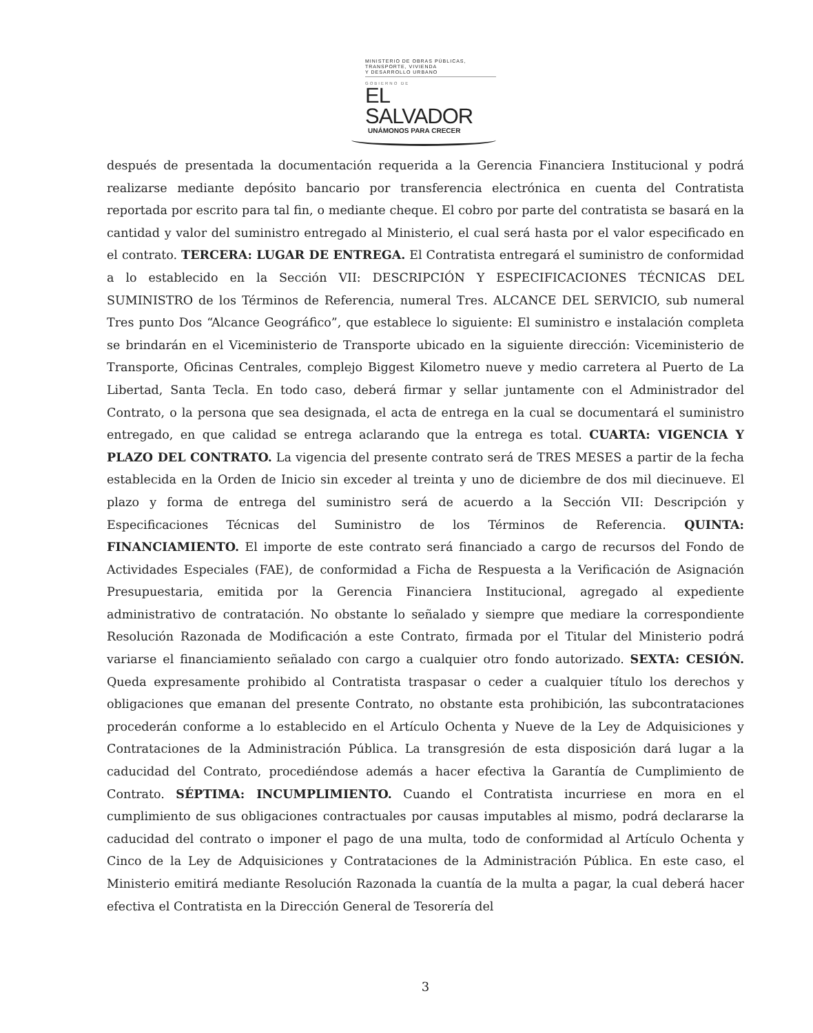MINISTERIO DE OBRAS PÚBLICAS,
TRANSPORTE, VIVIENDA
Y DESARROLLO URBANO
GOBIERNO DE
EL SALVADOR
UNÁMONOS PARA CRECER
después de presentada la documentación requerida a la Gerencia Financiera Institucional y podrá realizarse mediante depósito bancario por transferencia electrónica en cuenta del Contratista reportada por escrito para tal fin, o mediante cheque. El cobro por parte del contratista se basará en la cantidad y valor del suministro entregado al Ministerio, el cual será hasta por el valor especificado en el contrato. TERCERA: LUGAR DE ENTREGA. El Contratista entregará el suministro de conformidad a lo establecido en la Sección VII: DESCRIPCIÓN Y ESPECIFICACIONES TÉCNICAS DEL SUMINISTRO de los Términos de Referencia, numeral Tres. ALCANCE DEL SERVICIO, sub numeral Tres punto Dos “Alcance Geográfico”, que establece lo siguiente: El suministro e instalación completa se brindarán en el Viceministerio de Transporte ubicado en la siguiente dirección: Viceministerio de Transporte, Oficinas Centrales, complejo Biggest Kilometro nueve y medio carretera al Puerto de La Libertad, Santa Tecla. En todo caso, deberá firmar y sellar juntamente con el Administrador del Contrato, o la persona que sea designada, el acta de entrega en la cual se documentará el suministro entregado, en que calidad se entrega aclarando que la entrega es total. CUARTA: VIGENCIA Y PLAZO DEL CONTRATO. La vigencia del presente contrato será de TRES MESES a partir de la fecha establecida en la Orden de Inicio sin exceder al treinta y uno de diciembre de dos mil diecinueve. El plazo y forma de entrega del suministro será de acuerdo a la Sección VII: Descripción y Especificaciones Técnicas del Suministro de los Términos de Referencia. QUINTA: FINANCIAMIENTO. El importe de este contrato será financiado a cargo de recursos del Fondo de Actividades Especiales (FAE), de conformidad a Ficha de Respuesta a la Verificación de Asignación Presupuestaria, emitida por la Gerencia Financiera Institucional, agregado al expediente administrativo de contratación. No obstante lo señalado y siempre que mediare la correspondiente Resolución Razonada de Modificación a este Contrato, firmada por el Titular del Ministerio podrá variarse el financiamiento señalado con cargo a cualquier otro fondo autorizado. SEXTA: CESIÓN. Queda expresamente prohibido al Contratista traspasar o ceder a cualquier título los derechos y obligaciones que emanan del presente Contrato, no obstante esta prohibición, las subcontrataciones procederán conforme a lo establecido en el Artículo Ochenta y Nueve de la Ley de Adquisiciones y Contrataciones de la Administración Pública. La transgresión de esta disposición dará lugar a la caducidad del Contrato, procediéndose además a hacer efectiva la Garantía de Cumplimiento de Contrato. SÉPTIMA: INCUMPLIMIENTO. Cuando el Contratista incurriese en mora en el cumplimiento de sus obligaciones contractuales por causas imputables al mismo, podrá declararse la caducidad del contrato o imponer el pago de una multa, todo de conformidad al Artículo Ochenta y Cinco de la Ley de Adquisiciones y Contrataciones de la Administración Pública. En este caso, el Ministerio emitirá mediante Resolución Razonada la cuantía de la multa a pagar, la cual deberá hacer efectiva el Contratista en la Dirección General de Tesorería del
3